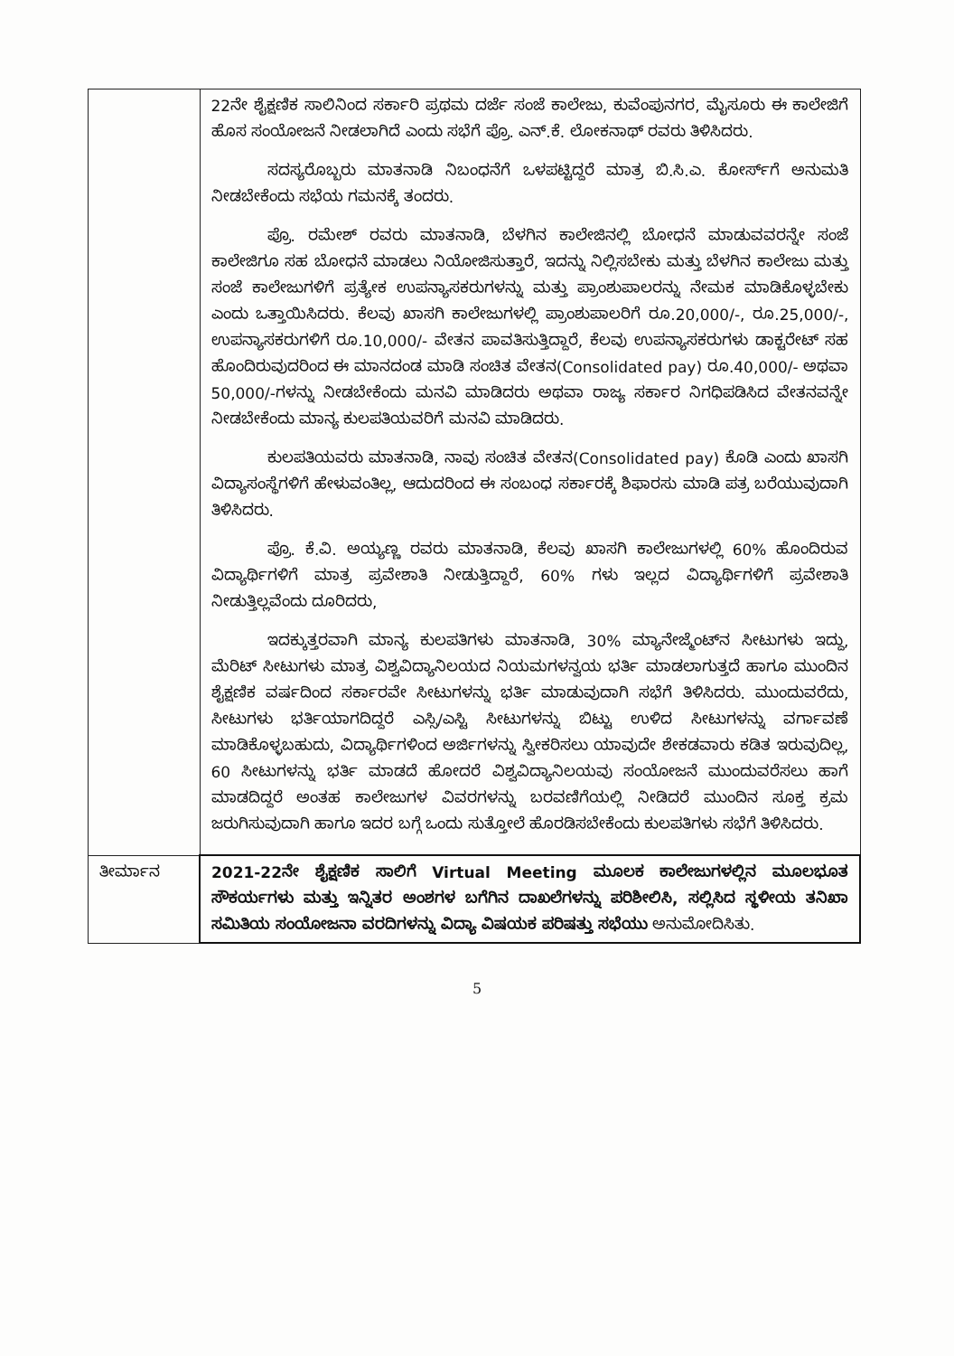| | 22ನೇ ಶೈಕ್ಷಣಿಕ ಸಾಲಿನಿಂದ ಸರ್ಕಾರಿ ಪ್ರಥಮ ದರ್ಜೆ ಸಂಜೆ ಕಾಲೇಜು, ಕುವೆಂಪುನಗರ, ಮೈಸೂರು ಈ ಕಾಲೇಜಿಗೆ ಹೊಸ ಸಂಯೋಜನೆ ನೀಡಲಾಗಿದೆ ಎಂದು ಸಭೆಗೆ ಪ್ರೊ. ಎನ್.ಕೆ. ಲೋಕನಾಥ್ ರವರು ತಿಳಿಸಿದರು. ಸದಸ್ಯರೊಬ್ಬರು ಮಾತನಾಡಿ ನಿಬಂಧನೆಗೆ ಒಳಪಟ್ಟಿದ್ದರೆ ಮಾತ್ರ ಬಿ.ಸಿ.ಎ. ಕೋರ್ಸ್‌ಗೆ ಅನುಮತಿ ನೀಡಬೇಕೆಂದು ಸಭೆಯ ಗಮನಕ್ಕೆ ತಂದರು. ಪ್ರೊ. ರಮೇಶ್ ರವರು ಮಾತನಾಡಿ, ಬೆಳಗಿನ ಕಾಲೇಜಿನಲ್ಲಿ ಬೋಧನೆ ಮಾಡುವವರನ್ನೇ ಸಂಜೆ ಕಾಲೇಜಿಗೂ ಸಹ ಬೋಧನೆ ಮಾಡಲು ನಿಯೋಜಿಸುತ್ತಾರೆ, ಇದನ್ನು ನಿಲ್ಲಿಸಬೇಕು ಮತ್ತು ಬೆಳಗಿನ ಕಾಲೇಜು ಮತ್ತು ಸಂಜೆ ಕಾಲೇಜುಗಳಿಗೆ ಪ್ರತ್ಯೇಕ ಉಪನ್ಯಾಸಕರುಗಳನ್ನು ಮತ್ತು ಪ್ರಾಂಶುಪಾಲರನ್ನು ನೇಮಕ ಮಾಡಿಕೊಳ್ಳಬೇಕು ಎಂದು ಒತ್ತಾಯಿಸಿದರು. ಕೆಲವು ಖಾಸಗಿ ಕಾಲೇಜುಗಳಲ್ಲಿ ಪ್ರಾಂಶುಪಾಲರಿಗೆ ರೂ.20,000/-, ರೂ.25,000/-, ಉಪನ್ಯಾಸಕರುಗಳಿಗೆ ರೂ.10,000/- ವೇತನ ಪಾವತಿಸುತ್ತಿದ್ದಾರೆ, ಕೆಲವು ಉಪನ್ಯಾಸಕರುಗಳು ಡಾಕ್ಟರೇಟ್ ಸಹ ಹೊಂದಿರುವುದರಿಂದ ಈ ಮಾನದಂಡ ಮಾಡಿ ಸಂಚಿತ ವೇತನ(Consolidated pay) ರೂ.40,000/- ಅಥವಾ 50,000/-ಗಳನ್ನು ನೀಡಬೇಕೆಂದು ಮನವಿ ಮಾಡಿದರು ಅಥವಾ ರಾಜ್ಯ ಸರ್ಕಾರ ನಿಗಧಿಪಡಿಸಿದ ವೇತನವನ್ನೇ ನೀಡಬೇಕೆಂದು ಮಾನ್ಯ ಕುಲಪತಿಯವರಿಗೆ ಮನವಿ ಮಾಡಿದರು. ಕುಲಪತಿಯವರು ಮಾತನಾಡಿ, ನಾವು ಸಂಚಿತ ವೇತನ(Consolidated pay) ಕೊಡಿ ಎಂದು ಖಾಸಗಿ ವಿದ್ಯಾಸಂಸ್ಥೆಗಳಿಗೆ ಹೇಳುವಂತಿಲ್ಲ, ಆದುದರಿಂದ ಈ ಸಂಬಂಧ ಸರ್ಕಾರಕ್ಕೆ ಶಿಫಾರಸು ಮಾಡಿ ಪತ್ರ ಬರೆಯುವುದಾಗಿ ತಿಳಿಸಿದರು. ಪ್ರೊ. ಕೆ.ವಿ. ಅಯ್ಯಣ್ಣ ರವರು ಮಾತನಾಡಿ, ಕೆಲವು ಖಾಸಗಿ ಕಾಲೇಜುಗಳಲ್ಲಿ 60% ಹೊಂದಿರುವ ವಿದ್ಯಾರ್ಥಿಗಳಿಗೆ ಮಾತ್ರ ಪ್ರವೇಶಾತಿ ನೀಡುತ್ತಿದ್ದಾರೆ, 60% ಗಳು ಇಲ್ಲದ ವಿದ್ಯಾರ್ಥಿಗಳಿಗೆ ಪ್ರವೇಶಾತಿ ನೀಡುತ್ತಿಲ್ಲವೆಂದು ದೂರಿದರು, ಇದಕ್ಕುತ್ತರವಾಗಿ ಮಾನ್ಯ ಕುಲಪತಿಗಳು ಮಾತನಾಡಿ, 30% ಮ್ಯಾನೇಜ್ಮೆಂಟ್‌ನ ಸೀಟುಗಳು ಇದ್ದು, ಮೆರಿಟ್ ಸೀಟುಗಳು ಮಾತ್ರ ವಿಶ್ವವಿದ್ಯಾನಿಲಯದ ನಿಯಮಗಳನ್ವಯ ಭರ್ತಿ ಮಾಡಲಾಗುತ್ತದೆ ಹಾಗೂ ಮುಂದಿನ ಶೈಕ್ಷಣಿಕ ವರ್ಷದಿಂದ ಸರ್ಕಾರವೇ ಸೀಟುಗಳನ್ನು ಭರ್ತಿ ಮಾಡುವುದಾಗಿ ಸಭೆಗೆ ತಿಳಿಸಿದರು. ಮುಂದುವರೆದು, ಸೀಟುಗಳು ಭರ್ತಿಯಾಗದಿದ್ದರೆ ಎಸ್ಸಿ/ಎಸ್ಟಿ ಸೀಟುಗಳನ್ನು ಬಿಟ್ಟು ಉಳಿದ ಸೀಟುಗಳನ್ನು ವರ್ಗಾವಣೆ ಮಾಡಿಕೊಳ್ಳಬಹುದು, ವಿದ್ಯಾರ್ಥಿಗಳಿಂದ ಅರ್ಜಿಗಳನ್ನು ಸ್ವೀಕರಿಸಲು ಯಾವುದೇ ಶೇಕಡವಾರು ಕಡಿತ ಇರುವುದಿಲ್ಲ, 60 ಸೀಟುಗಳನ್ನು ಭರ್ತಿ ಮಾಡದೆ ಹೋದರೆ ವಿಶ್ವವಿದ್ಯಾನಿಲಯವು ಸಂಯೋಜನೆ ಮುಂದುವರೆಸಲು ಹಾಗೆ ಮಾಡದಿದ್ದರೆ ಅಂತಹ ಕಾಲೇಜುಗಳ ವಿವರಗಳನ್ನು ಬರವಣಿಗೆಯಲ್ಲಿ ನೀಡಿದರೆ ಮುಂದಿನ ಸೂಕ್ತ ಕ್ರಮ ಜರುಗಿಸುವುದಾಗಿ ಹಾಗೂ ಇದರ ಬಗ್ಗೆ ಒಂದು ಸುತ್ತೋಲೆ ಹೊರಡಿಸಬೇಕೆಂದು ಕುಲಪತಿಗಳು ಸಭೆಗೆ ತಿಳಿಸಿದರು. |
| ತೀರ್ಮಾನ | 2021-22ನೇ ಶೈಕ್ಷಣಿಕ ಸಾಲಿಗೆ Virtual Meeting ಮೂಲಕ ಕಾಲೇಜುಗಳಲ್ಲಿನ ಮೂಲಭೂತ ಸೌಕರ್ಯಗಳು ಮತ್ತು ಇನ್ನಿತರ ಅಂಶಗಳ ಬಗೆಗಿನ ದಾಖಲೆಗಳನ್ನು ಪರಿಶೀಲಿಸಿ, ಸಲ್ಲಿಸಿದ ಸ್ಥಳೀಯ ತನಿಖಾ ಸಮಿತಿಯ ಸಂಯೋಜನಾ ವರದಿಗಳನ್ನು ವಿದ್ಯಾ ವಿಷಯಕ ಪರಿಷತ್ತು ಸಭೆಯು ಅನುಮೋದಿಸಿತು. |
5